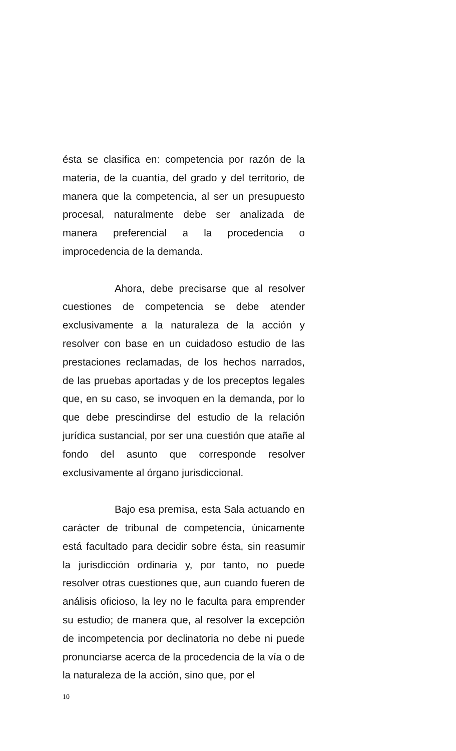ésta se clasifica en: competencia por razón de la materia, de la cuantía, del grado y del territorio, de manera que la competencia, al ser un presupuesto procesal, naturalmente debe ser analizada de manera preferencial a la procedencia o improcedencia de la demanda.
Ahora, debe precisarse que al resolver cuestiones de competencia se debe atender exclusivamente a la naturaleza de la acción y resolver con base en un cuidadoso estudio de las prestaciones reclamadas, de los hechos narrados, de las pruebas aportadas y de los preceptos legales que, en su caso, se invoquen en la demanda, por lo que debe prescindirse del estudio de la relación jurídica sustancial, por ser una cuestión que atañe al fondo del asunto que corresponde resolver exclusivamente al órgano jurisdiccional.
Bajo esa premisa, esta Sala actuando en carácter de tribunal de competencia, únicamente está facultado para decidir sobre ésta, sin reasumir la jurisdicción ordinaria y, por tanto, no puede resolver otras cuestiones que, aun cuando fueren de análisis oficioso, la ley no le faculta para emprender su estudio; de manera que, al resolver la excepción de incompetencia por declinatoria no debe ni puede pronunciarse acerca de la procedencia de la vía o de la naturaleza de la acción, sino que, por el
10